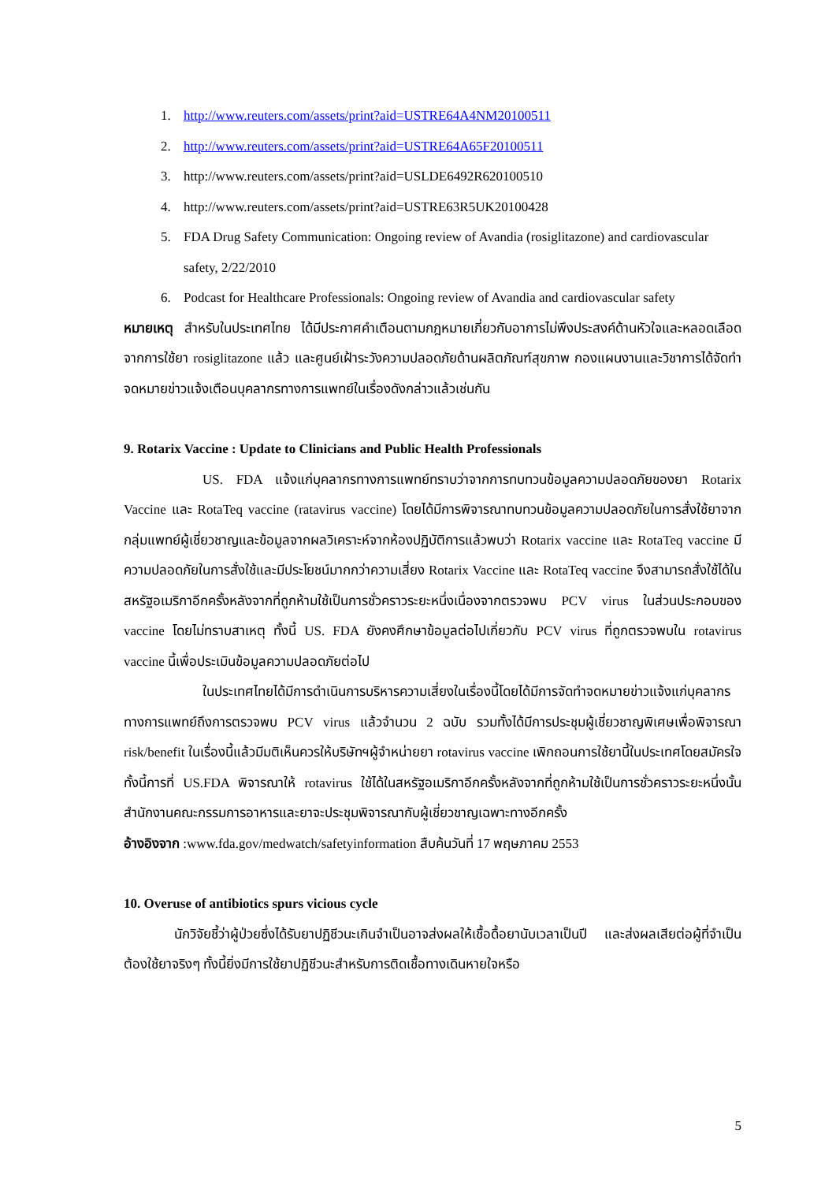1. http://www.reuters.com/assets/print?aid=USTRE64A4NM20100511
2. http://www.reuters.com/assets/print?aid=USTRE64A65F20100511
3. http://www.reuters.com/assets/print?aid=USLDE6492R620100510
4. http://www.reuters.com/assets/print?aid=USTRE63R5UK20100428
5. FDA Drug Safety Communication: Ongoing review of Avandia (rosiglitazone) and cardiovascular safety, 2/22/2010
6. Podcast for Healthcare Professionals: Ongoing review of Avandia and cardiovascular safety
หมายเหตุ สำหรับในประเทศไทย ได้มีประกาศคำเตือนตามกฎหมายเกี่ยวกับอาการไม่พึงประสงค์ด้านหัวใจและหลอดเลือดจากการใช้ยา rosiglitazone แล้ว และศูนย์เฝ้าระวังความปลอดภัยด้านผลิตภัณฑ์สุขภาพ กองแผนงานและวิชาการได้จัดทำจดหมายข่าวแจ้งเตือนบุคลากรทางการแพทย์ในเรื่องดังกล่าวแล้วเช่นกัน
9. Rotarix Vaccine : Update to Clinicians and Public Health Professionals
US. FDA แจ้งแก่บุคลากรทางการแพทย์ทราบว่าจากการทบทวนข้อมูลความปลอดภัยของยา Rotarix Vaccine และ RotaTeq vaccine (ratavirus vaccine) โดยได้มีการพิจารณาทบทวนข้อมูลความปลอดภัยในการสั่งใช้ยาจากกลุ่มแพทย์ผู้เชี่ยวชาญและข้อมูลจากผลวิเคราะห์จากห้องปฏิบัติการแล้วพบว่า Rotarix vaccine และ RotaTeq vaccine มีความปลอดภัยในการสั่งใช้และมีประโยชน์มากกว่าความเสี่ยง Rotarix Vaccine และ RotaTeq vaccine จึงสามารถสั่งใช้ได้ในสหรัฐอเมริกาอีกครั้งหลังจากที่ถูกห้ามใช้เป็นการชั่วคราวระยะหนึ่งเนื่องจากตรวจพบ PCV virus ในส่วนประกอบของ vaccine โดยไม่ทราบสาเหตุ ทั้งนี้ US. FDA ยังคงศึกษาข้อมูลต่อไปเกี่ยวกับ PCV virus ที่ถูกตรวจพบใน rotavirus vaccine นี้เพื่อประเมินข้อมูลความปลอดภัยต่อไป
ในประเทศไทยได้มีการดำเนินการบริหารความเสี่ยงในเรื่องนี้โดยได้มีการจัดทำจดหมายข่าวแจ้งแก่บุคลากรทางการแพทย์ถึงการตรวจพบ PCV virus แล้วจำนวน 2 ฉบับ รวมทั้งได้มีการประชุมผู้เชี่ยวชาญพิเศษเพื่อพิจารณา risk/benefit ในเรื่องนี้แล้วมีมติเห็นควรให้บริษัทฯผู้จำหน่ายยา rotavirus vaccine เพิกถอนการใช้ยานี้ในประเทศโดยสมัครใจ ทั้งนี้การที่ US.FDA พิจารณาให้ rotavirus ใช้ได้ในสหรัฐอเมริกาอีกครั้งหลังจากที่ถูกห้ามใช้เป็นการชั่วคราวระยะหนึ่งนั้น สำนักงานคณะกรรมการอาหารและยาจะประชุมพิจารณากับผู้เชี่ยวชาญเฉพาะทางอีกครั้ง
อ้างอิงจาก :www.fda.gov/medwatch/safetyinformation สืบค้นวันที่ 17 พฤษภาคม 2553
10. Overuse of antibiotics spurs vicious cycle
นักวิจัยชี้ว่าผู้ป่วยซึ่งได้รับยาปฏิชีวนะเกินจำเป็นอาจส่งผลให้เชื้อดื้อยานับเวลาเป็นปี และส่งผลเสียต่อผู้ที่จำเป็นต้องใช้ยาจริงๆ ทั้งนี้ยิ่งมีการใช้ยาปฏิชีวนะสำหรับการติดเชื้อทางเดินหายใจหรือ
5